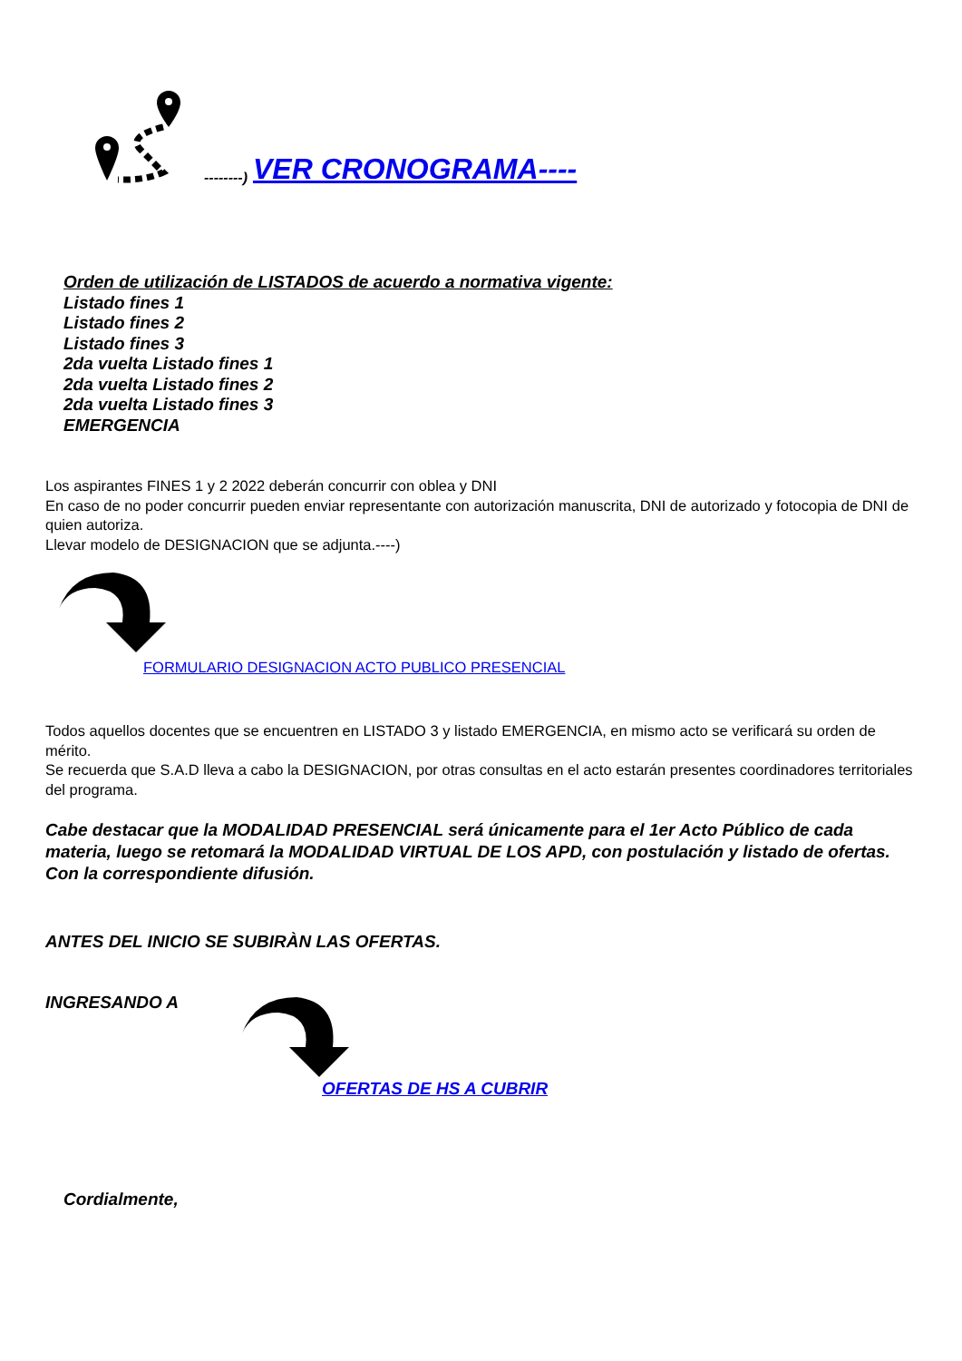--------) VER CRONOGRAMA----
Orden de utilización de LISTADOS de acuerdo a normativa vigente:
Listado fines 1
Listado fines 2
Listado fines 3
2da vuelta Listado fines 1
2da vuelta Listado fines 2
2da vuelta Listado fines 3
EMERGENCIA
Los aspirantes FINES 1 y 2 2022 deberán concurrir con oblea y DNI
En caso de no poder concurrir pueden enviar representante con autorización manuscrita, DNI de autorizado y fotocopia de DNI de quien autoriza.
Llevar modelo de DESIGNACION que se adjunta.----)
FORMULARIO DESIGNACION ACTO PUBLICO PRESENCIAL
Todos aquellos docentes que se encuentren en LISTADO 3 y listado EMERGENCIA, en mismo acto se verificará su orden de mérito.
Se recuerda que S.A.D lleva a cabo la DESIGNACION, por otras consultas en el acto estarán presentes coordinadores territoriales del programa.
Cabe destacar que la MODALIDAD PRESENCIAL será únicamente para el 1er Acto Público de cada materia, luego se retomará la MODALIDAD VIRTUAL DE LOS APD, con postulación y listado de ofertas. Con la correspondiente difusión.
ANTES DEL INICIO SE SUBIRÀN LAS OFERTAS.
INGRESANDO A
OFERTAS DE HS A CUBRIR
Cordialmente,